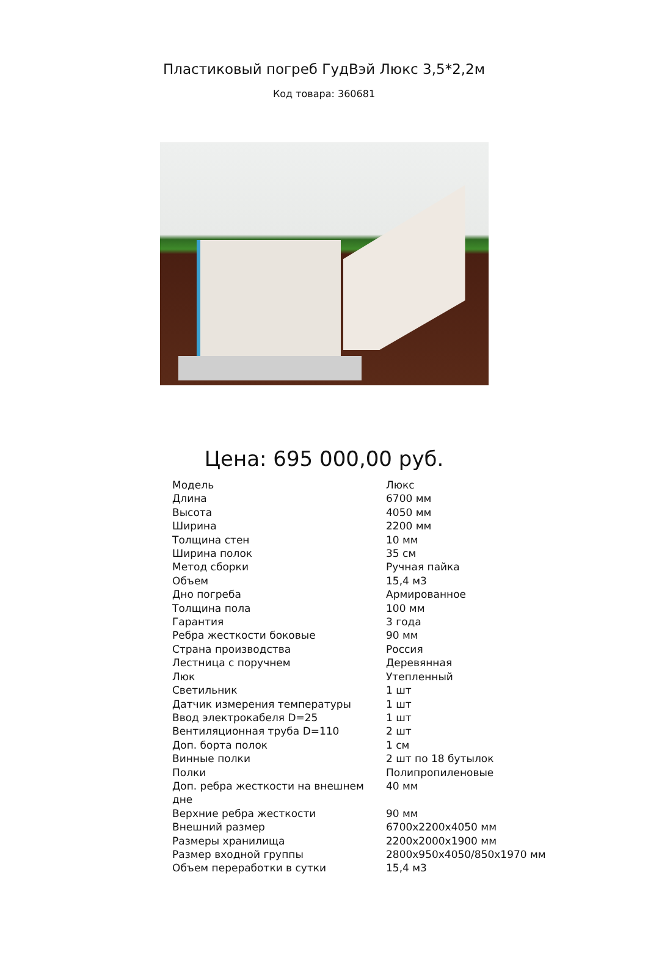Пластиковый погреб ГудВэй Люкс 3,5*2,2м
Код товара: 360681
Цена: 695 000,00 руб.
| Модель | Люкс |
| Длина | 6700 мм |
| Высота | 4050 мм |
| Ширина | 2200 мм |
| Толщина стен | 10 мм |
| Ширина полок | 35 см |
| Метод сборки | Ручная пайка |
| Объем | 15,4 м3 |
| Дно погреба | Армированное |
| Толщина пола | 100 мм |
| Гарантия | 3 года |
| Ребра жесткости боковые | 90 мм |
| Страна производства | Россия |
| Лестница с поручнем | Деревянная |
| Люк | Утепленный |
| Светильник | 1 шт |
| Датчик измерения температуры | 1 шт |
| Ввод электрокабеля D=25 | 1 шт |
| Вентиляционная труба D=110 | 2 шт |
| Доп. борта полок | 1 см |
| Винные полки | 2 шт по 18 бутылок |
| Полки | Полипропиленовые |
| Доп. ребра жесткости на внешнем дне | 40 мм |
| Верхние ребра жесткости | 90 мм |
| Внешний размер | 6700x2200x4050 мм |
| Размеры хранилища | 2200x2000x1900 мм |
| Размер входной группы | 2800x950x4050/850x1970 мм |
| Объем переработки в сутки | 15,4 м3 |